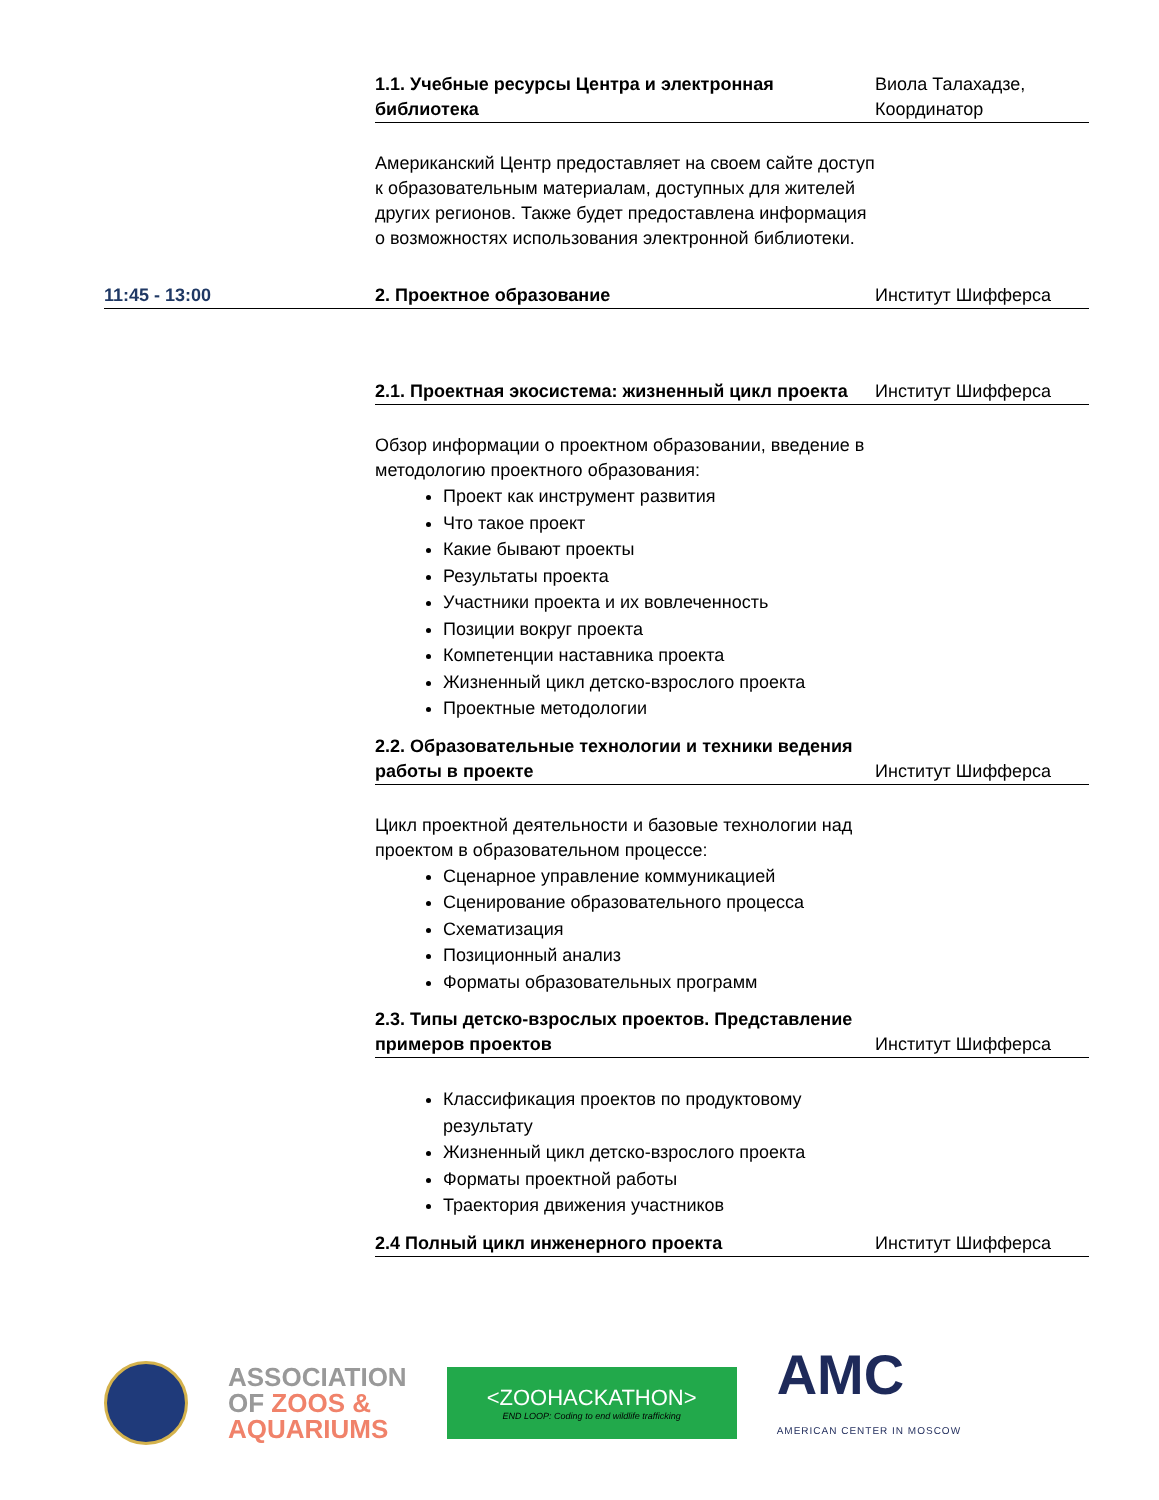| | 1.1. Учебные ресурсы Центра и электронная библиотека | Виола Талахадзе, Координатор |
| | Американский Центр предоставляет на своем сайте доступ к образовательным материалам, доступных для жителей других регионов. Также будет предоставлена информация о возможностях использования электронной библиотеки. | |
| 11:45 - 13:00 | 2. Проектное образование | Институт Шифферса |
| | 2.1. Проектная экосистема: жизненный цикл проекта | Институт Шифферса |
| | Обзор информации о проектном образовании, введение в методологию проектного образования: Проект как инструмент развития Что такое проект Какие бывают проекты Результаты проекта Участники проекта и их вовлеченность Позиции вокруг проекта Компетенции наставника проекта Жизненный цикл детско-взрослого проекта Проектные методологии | |
| | 2.2. Образовательные технологии и техники ведения работы в проекте | Институт Шифферса |
| | Цикл проектной деятельности и базовые технологии над проектом в образовательном процессе: Сценарное управление коммуникацией Сценирование образовательного процесса Схематизация Позиционный анализ Форматы образовательных программ | |
| | 2.3. Типы детско-взрослых проектов. Представление примеров проектов | Институт Шифферса |
| | Классификация проектов по продуктовому результату Жизненный цикл детско-взрослого проекта Форматы проектной работы Траектория движения участников | |
| | 2.4 Полный цикл инженерного проекта | Институт Шифферса |
ASSOCIATION
OF ZOOS &
AQUARIUMS
<ZOOHACKATHON>
END LOOP: Coding to end wildlife trafficking
AMC
AMERICAN CENTER IN MOSCOW